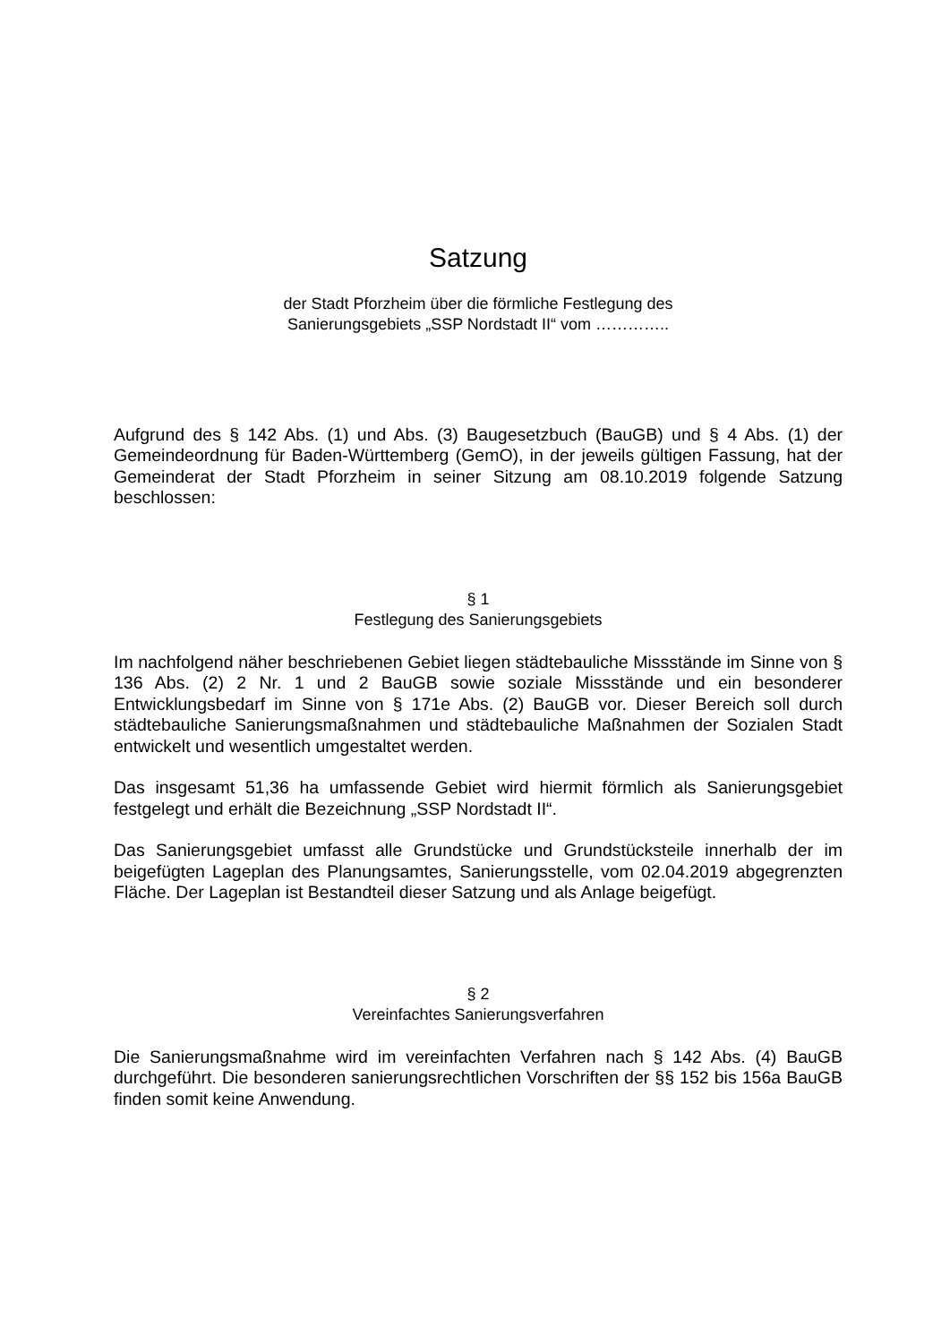Satzung
der Stadt Pforzheim über die förmliche Festlegung des
Sanierungsgebiets „SSP Nordstadt II“ vom …………..
Aufgrund des § 142 Abs. (1) und Abs. (3) Baugesetzbuch (BauGB) und § 4 Abs. (1) der Gemeindeordnung für Baden-Württemberg (GemO), in der jeweils gültigen Fassung, hat der Gemeinderat der Stadt Pforzheim in seiner Sitzung am 08.10.2019 folgende Satzung beschlossen:
§ 1
Festlegung des Sanierungsgebiets
Im nachfolgend näher beschriebenen Gebiet liegen städtebauliche Missstände im Sinne von § 136 Abs. (2) 2 Nr. 1 und 2 BauGB sowie soziale Missstände und ein besonderer Entwicklungsbedarf im Sinne von § 171e Abs. (2) BauGB vor. Dieser Bereich soll durch städtebauliche Sanierungsmaßnahmen und städtebauliche Maßnahmen der Sozialen Stadt entwickelt und wesentlich umgestaltet werden.
Das insgesamt 51,36 ha umfassende Gebiet wird hiermit förmlich als Sanierungsgebiet festgelegt und erhält die Bezeichnung „SSP Nordstadt II“.
Das Sanierungsgebiet umfasst alle Grundstücke und Grundstücksteile innerhalb der im beigefügten Lageplan des Planungsamtes, Sanierungsstelle, vom 02.04.2019 abgegrenzten Fläche. Der Lageplan ist Bestandteil dieser Satzung und als Anlage beigefügt.
§ 2
Vereinfachtes Sanierungsverfahren
Die Sanierungsmaßnahme wird im vereinfachten Verfahren nach § 142 Abs. (4) BauGB durchgeführt. Die besonderen sanierungsrechtlichen Vorschriften der §§ 152 bis 156a BauGB finden somit keine Anwendung.